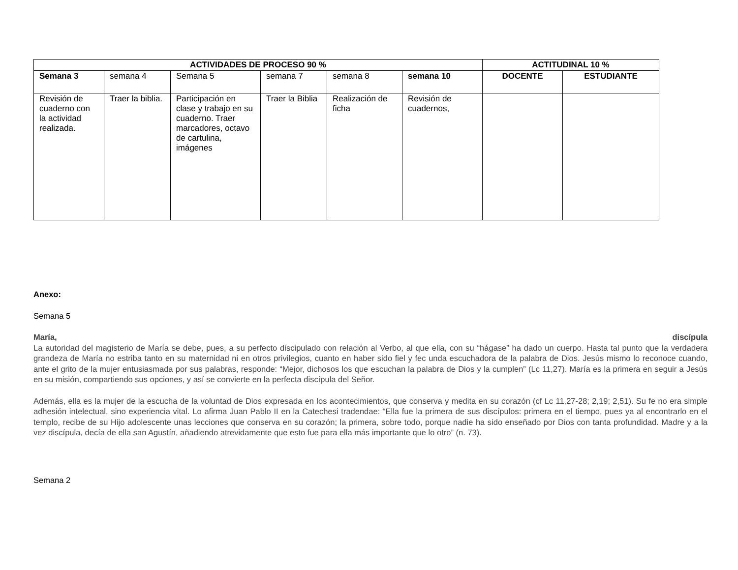| ACTIVIDADES DE PROCESO 90 % | | | | | | ACTITUDINAL 10 % | |
| --- | --- | --- | --- | --- | --- | --- | --- |
| Semana 3 | semana 4 | Semana 5 | semana 7 | semana 8 | semana 10 | DOCENTE | ESTUDIANTE |
| Revisión de cuaderno con la actividad realizada. | Traer la biblia. | Participación en clase y trabajo en su cuaderno. Traer marcadores, octavo de cartulina, imágenes | Traer la Biblia | Realización de ficha | Revisión de cuadernos, | | |
Anexo:
Semana 5
María, discípula
La autoridad del magisterio de María se debe, pues, a su perfecto discipulado con relación al Verbo, al que ella, con su “hágase” ha dado un cuerpo. Hasta tal punto que la verdadera grandeza de María no estriba tanto en su maternidad ni en otros privilegios, cuanto en haber sido fiel y fec unda escuchadora de la palabra de Dios. Jesús mismo lo reconoce cuando, ante el grito de la mujer entusiasmada por sus palabras, responde: “Mejor, dichosos los que escuchan la palabra de Dios y la cumplen” (Lc 11,27). María es la primera en seguir a Jesús en su misión, compartiendo sus opciones, y así se convierte en la perfecta discípula del Señor.
Además, ella es la mujer de la escucha de la voluntad de Dios expresada en los acontecimientos, que conserva y medita en su corazón (cf Lc 11,27-28; 2,19; 2,51). Su fe no era simple adhesión intelectual, sino experiencia vital. Lo afirma Juan Pablo II en la Catechesi tradendae: “Ella fue la primera de sus discípulos: primera en el tiempo, pues ya al encontrarlo en el templo, recibe de su Hijo adolescente unas lecciones que conserva en su corazón; la primera, sobre todo, porque nadie ha sido enseñado por Dios con tanta profundidad. Madre y a la vez discípula, decía de ella san Agustín, añadiendo atrevidamente que esto fue para ella más importante que lo otro” (n. 73).
Semana 2